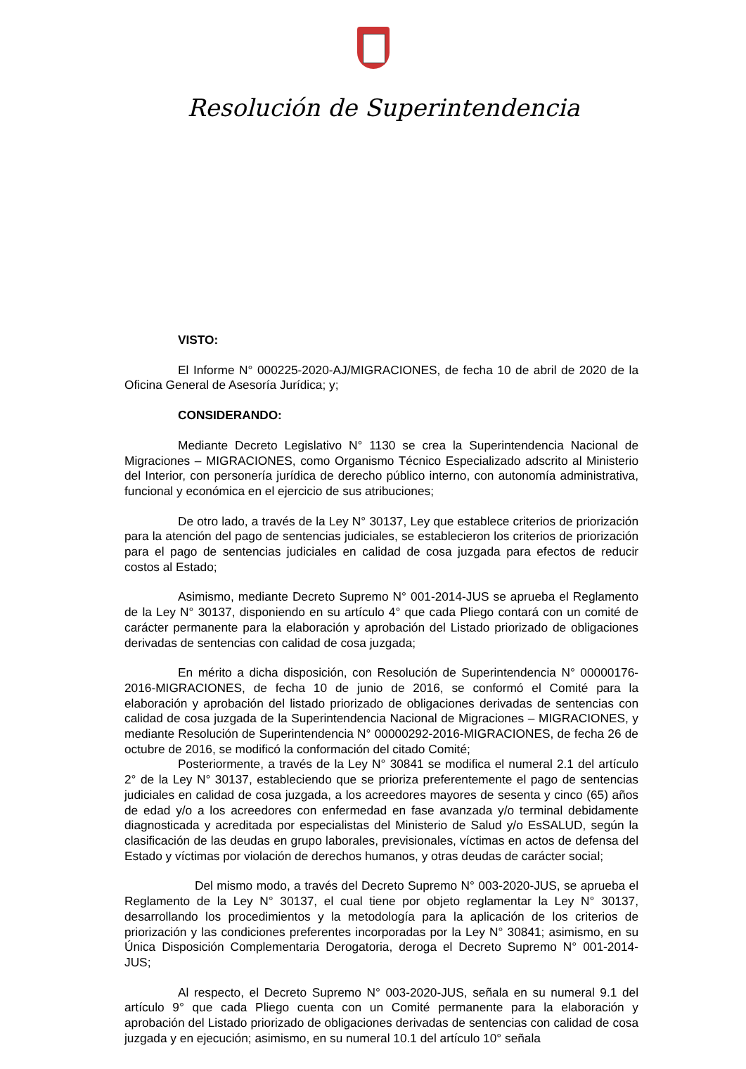Resolución de Superintendencia
VISTO:
El Informe N° 000225-2020-AJ/MIGRACIONES, de fecha 10 de abril de 2020 de la Oficina General de Asesoría Jurídica; y;
CONSIDERANDO:
Mediante Decreto Legislativo N° 1130 se crea la Superintendencia Nacional de Migraciones – MIGRACIONES, como Organismo Técnico Especializado adscrito al Ministerio del Interior, con personería jurídica de derecho público interno, con autonomía administrativa, funcional y económica en el ejercicio de sus atribuciones;
De otro lado, a través de la Ley N° 30137, Ley que establece criterios de priorización para la atención del pago de sentencias judiciales, se establecieron los criterios de priorización para el pago de sentencias judiciales en calidad de cosa juzgada para efectos de reducir costos al Estado;
Asimismo, mediante Decreto Supremo N° 001-2014-JUS se aprueba el Reglamento de la Ley N° 30137, disponiendo en su artículo 4° que cada Pliego contará con un comité de carácter permanente para la elaboración y aprobación del Listado priorizado de obligaciones derivadas de sentencias con calidad de cosa juzgada;
En mérito a dicha disposición, con Resolución de Superintendencia N° 00000176-2016-MIGRACIONES, de fecha 10 de junio de 2016, se conformó el Comité para la elaboración y aprobación del listado priorizado de obligaciones derivadas de sentencias con calidad de cosa juzgada de la Superintendencia Nacional de Migraciones – MIGRACIONES, y mediante Resolución de Superintendencia N° 00000292-2016-MIGRACIONES, de fecha 26 de octubre de 2016, se modificó la conformación del citado Comité;
Posteriormente, a través de la Ley N° 30841 se modifica el numeral 2.1 del artículo 2° de la Ley N° 30137, estableciendo que se prioriza preferentemente el pago de sentencias judiciales en calidad de cosa juzgada, a los acreedores mayores de sesenta y cinco (65) años de edad y/o a los acreedores con enfermedad en fase avanzada y/o terminal debidamente diagnosticada y acreditada por especialistas del Ministerio de Salud y/o EsSALUD, según la clasificación de las deudas en grupo laborales, previsionales, víctimas en actos de defensa del Estado y víctimas por violación de derechos humanos, y otras deudas de carácter social;
Del mismo modo, a través del Decreto Supremo N° 003-2020-JUS, se aprueba el Reglamento de la Ley N° 30137, el cual tiene por objeto reglamentar la Ley N° 30137, desarrollando los procedimientos y la metodología para la aplicación de los criterios de priorización y las condiciones preferentes incorporadas por la Ley N° 30841; asimismo, en su Única Disposición Complementaria Derogatoria, deroga el Decreto Supremo N° 001-2014-JUS;
Al respecto, el Decreto Supremo N° 003-2020-JUS, señala en su numeral 9.1 del artículo 9° que cada Pliego cuenta con un Comité permanente para la elaboración y aprobación del Listado priorizado de obligaciones derivadas de sentencias con calidad de cosa juzgada y en ejecución; asimismo, en su numeral 10.1 del artículo 10° señala